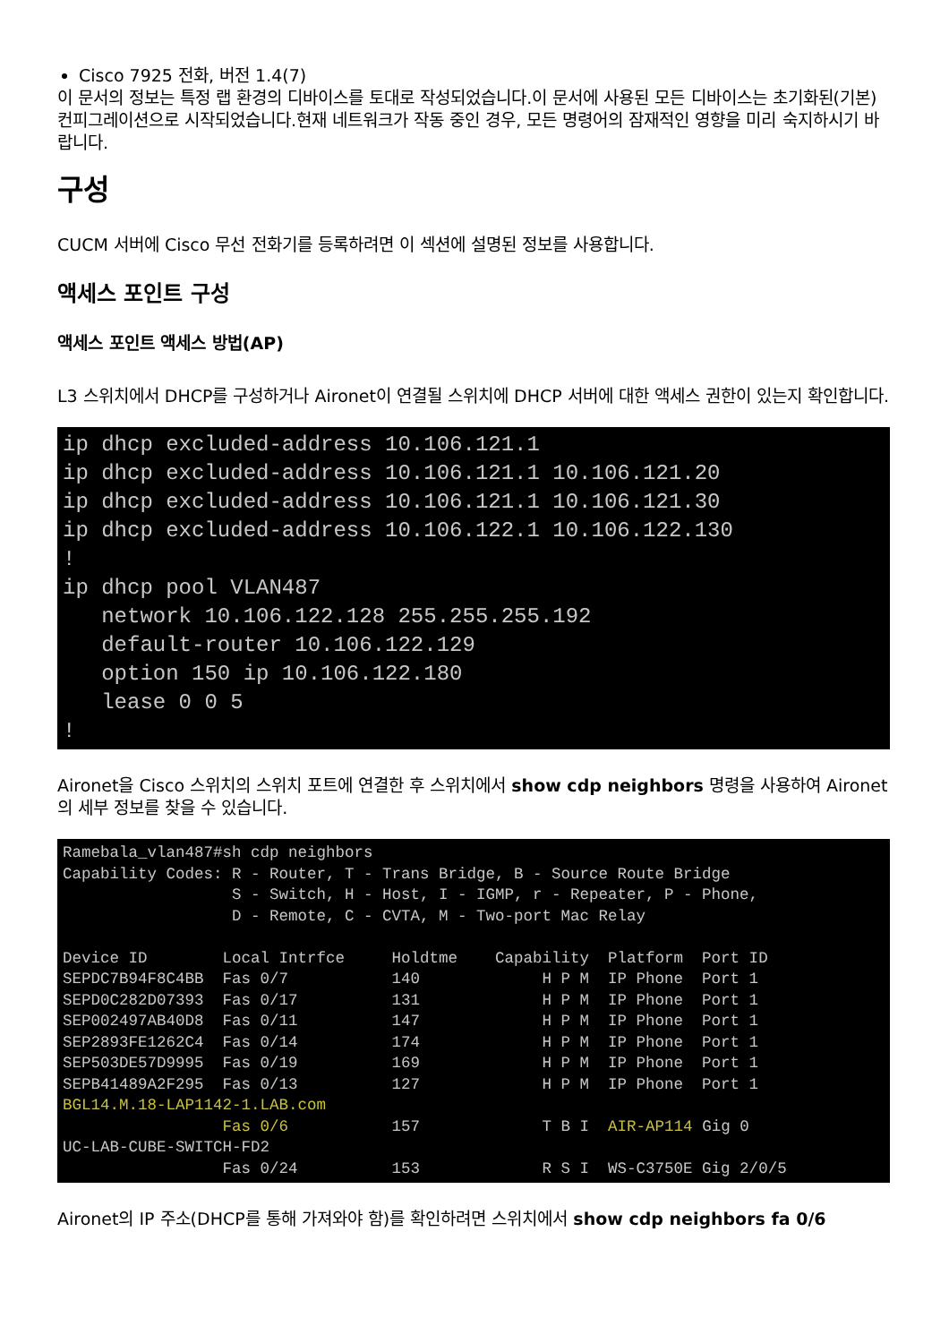Cisco 7925 전화, 버전 1.4(7)
이 문서의 정보는 특정 랩 환경의 디바이스를 토대로 작성되었습니다.이 문서에 사용된 모든 디바이스는 초기화된(기본) 컨피그레이션으로 시작되었습니다.현재 네트워크가 작동 중인 경우, 모든 명령어의 잠재적인 영향을 미리 숙지하시기 바랍니다.
구성
CUCM 서버에 Cisco 무선 전화기를 등록하려면 이 섹션에 설명된 정보를 사용합니다.
액세스 포인트 구성
액세스 포인트 액세스 방법(AP)
L3 스위치에서 DHCP를 구성하거나 Aironet이 연결될 스위치에 DHCP 서버에 대한 액세스 권한이 있는지 확인합니다.
ip dhcp excluded-address 10.106.121.1
ip dhcp excluded-address 10.106.121.1 10.106.121.20
ip dhcp excluded-address 10.106.121.1 10.106.121.30
ip dhcp excluded-address 10.106.122.1 10.106.122.130
!
ip dhcp pool VLAN487
   network 10.106.122.128 255.255.255.192
   default-router 10.106.122.129
   option 150 ip 10.106.122.180
   lease 0 0 5
!
Aironet을 Cisco 스위치의 스위치 포트에 연결한 후 스위치에서 show cdp neighbors 명령을 사용하여 Aironet의 세부 정보를 찾을 수 있습니다.
Ramebala_vlan487#sh cdp neighbors
Capability Codes: R - Router, T - Trans Bridge, B - Source Route Bridge
                  S - Switch, H - Host, I - IGMP, r - Repeater, P - Phone,
                  D - Remote, C - CVTA, M - Two-port Mac Relay

Device ID        Local Intrfce     Holdtme    Capability  Platform  Port ID
SEPDC7B94F8C4BB  Fas 0/7           140             H P M  IP Phone  Port 1
SEPD0C282D07393  Fas 0/17          131             H P M  IP Phone  Port 1
SEP002497AB40D8  Fas 0/11          147             H P M  IP Phone  Port 1
SEP2893FE1262C4  Fas 0/14          174             H P M  IP Phone  Port 1
SEP503DE57D9995  Fas 0/19          169             H P M  IP Phone  Port 1
SEPB41489A2F295  Fas 0/13          127             H P M  IP Phone  Port 1
BGL14.M.18-LAP1142-1.LAB.com
                 Fas 0/6           157             T B I  AIR-AP114 Gig 0
UC-LAB-CUBE-SWITCH-FD2
                 Fas 0/24          153             R S I  WS-C3750E Gig 2/0/5
Aironet의 IP 주소(DHCP를 통해 가져와야 함)를 확인하려면 스위치에서 show cdp neighbors fa 0/6